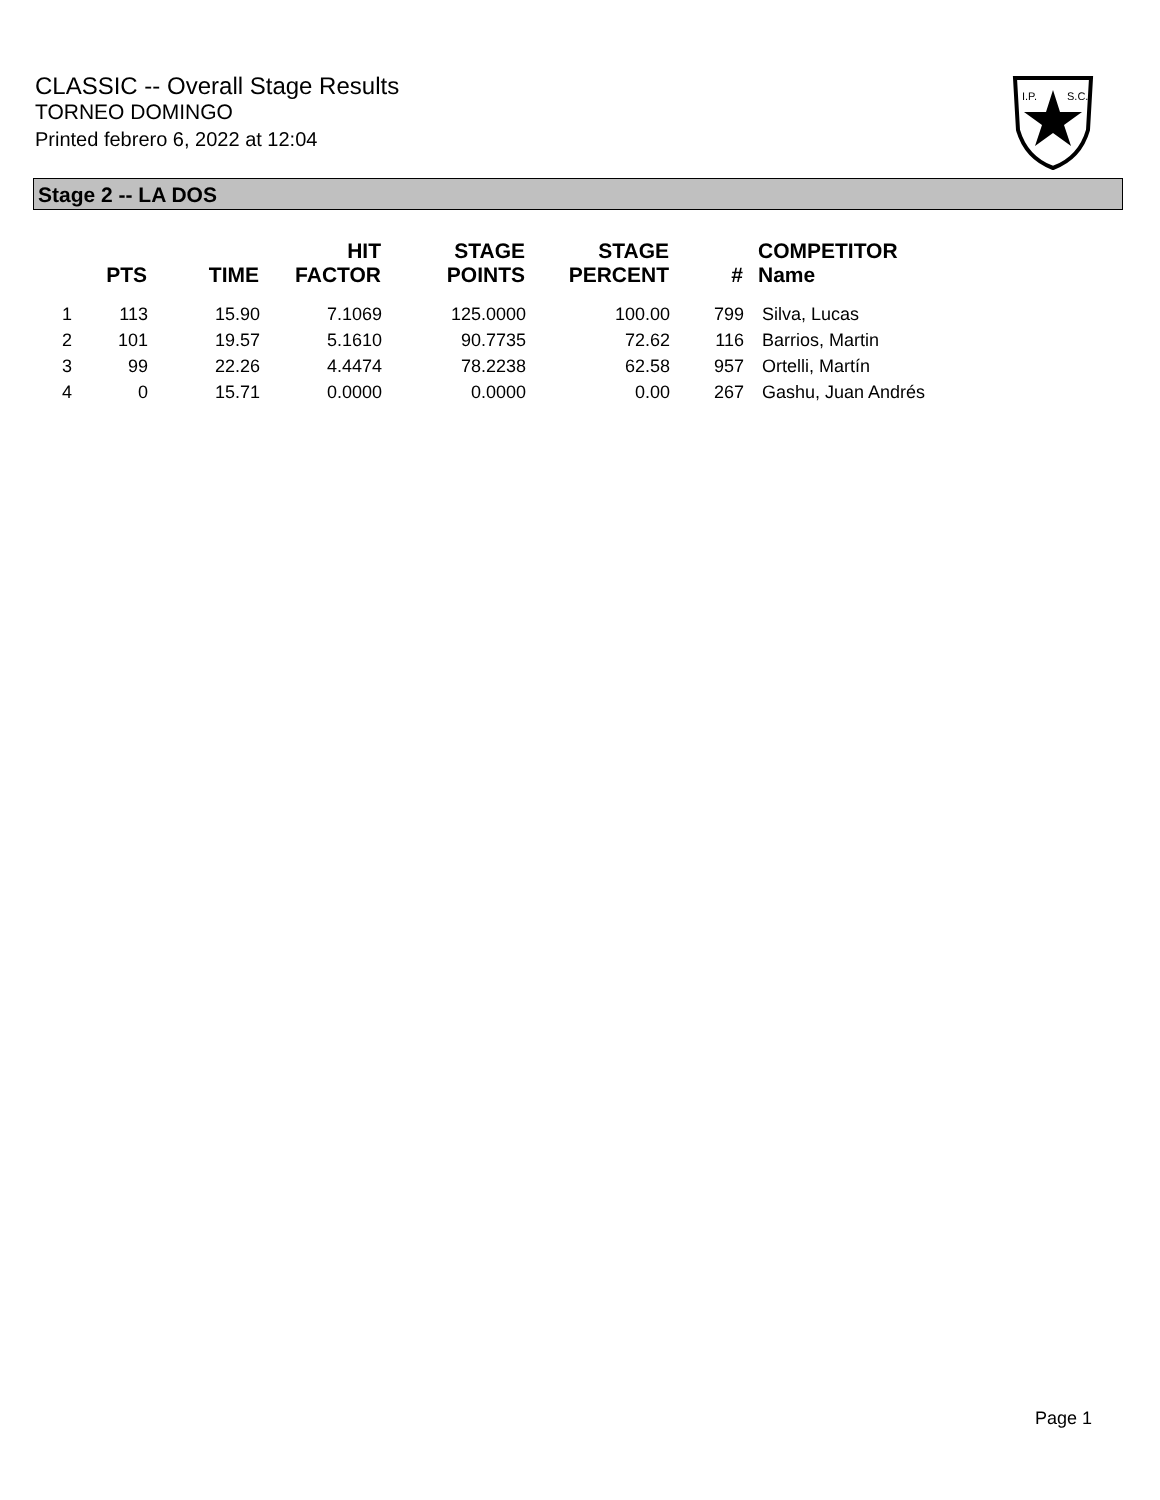CLASSIC -- Overall Stage Results
TORNEO DOMINGO
Printed febrero 6, 2022 at 12:04
I.P.
S.C.
Stage 2 -- LA DOS
| | PTS | TIME | HIT FACTOR | STAGE POINTS | STAGE PERCENT | # | COMPETITOR Name |
| --- | --- | --- | --- | --- | --- | --- | --- |
| 1 | 113 | 15.90 | 7.1069 | 125.0000 | 100.00 | 799 | Silva, Lucas |
| 2 | 101 | 19.57 | 5.1610 | 90.7735 | 72.62 | 116 | Barrios, Martin |
| 3 | 99 | 22.26 | 4.4474 | 78.2238 | 62.58 | 957 | Ortelli, Martín |
| 4 | 0 | 15.71 | 0.0000 | 0.0000 | 0.00 | 267 | Gashu, Juan Andrés |
Page 1